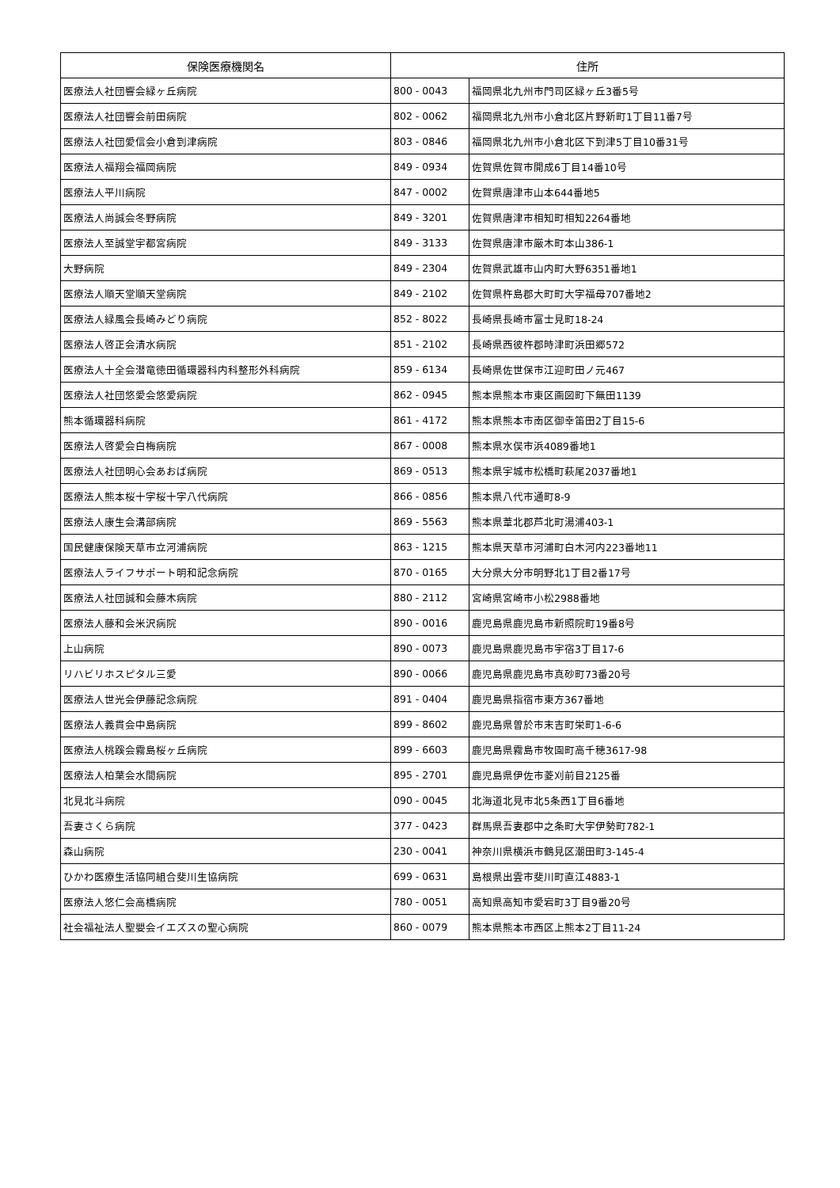| 保険医療機関名 | 住所 | |
| --- | --- | --- |
| 医療法人社団響会緑ヶ丘病院 | 800 - 0043 | 福岡県北九州市門司区緑ヶ丘3番5号 |
| 医療法人社団響会前田病院 | 802 - 0062 | 福岡県北九州市小倉北区片野新町1丁目11番7号 |
| 医療法人社団愛信会小倉到津病院 | 803 - 0846 | 福岡県北九州市小倉北区下到津5丁目10番31号 |
| 医療法人福翔会福岡病院 | 849 - 0934 | 佐賀県佐賀市開成6丁目14番10号 |
| 医療法人平川病院 | 847 - 0002 | 佐賀県唐津市山本644番地5 |
| 医療法人尚誠会冬野病院 | 849 - 3201 | 佐賀県唐津市相知町相知2264番地 |
| 医療法人至誠堂宇都宮病院 | 849 - 3133 | 佐賀県唐津市厳木町本山386-1 |
| 大野病院 | 849 - 2304 | 佐賀県武雄市山内町大野6351番地1 |
| 医療法人順天堂順天堂病院 | 849 - 2102 | 佐賀県杵島郡大町町大字福母707番地2 |
| 医療法人緑風会長崎みどり病院 | 852 - 8022 | 長崎県長崎市富士見町18-24 |
| 医療法人啓正会清水病院 | 851 - 2102 | 長崎県西彼杵郡時津町浜田郷572 |
| 医療法人十全会潜竜徳田循環器科内科整形外科病院 | 859 - 6134 | 長崎県佐世保市江迎町田ノ元467 |
| 医療法人社団悠愛会悠愛病院 | 862 - 0945 | 熊本県熊本市東区画図町下無田1139 |
| 熊本循環器科病院 | 861 - 4172 | 熊本県熊本市南区御幸笛田2丁目15-6 |
| 医療法人啓愛会白梅病院 | 867 - 0008 | 熊本県水俣市浜4089番地1 |
| 医療法人社団明心会あおば病院 | 869 - 0513 | 熊本県宇城市松橋町萩尾2037番地1 |
| 医療法人熊本桜十字桜十字八代病院 | 866 - 0856 | 熊本県八代市通町8-9 |
| 医療法人康生会溝部病院 | 869 - 5563 | 熊本県葦北郡芦北町湯浦403-1 |
| 国民健康保険天草市立河浦病院 | 863 - 1215 | 熊本県天草市河浦町白木河内223番地11 |
| 医療法人ライフサポート明和記念病院 | 870 - 0165 | 大分県大分市明野北1丁目2番17号 |
| 医療法人社団誠和会藤木病院 | 880 - 2112 | 宮崎県宮崎市小松2988番地 |
| 医療法人藤和会米沢病院 | 890 - 0016 | 鹿児島県鹿児島市新照院町19番8号 |
| 上山病院 | 890 - 0073 | 鹿児島県鹿児島市宇宿3丁目17-6 |
| リハビリホスピタル三愛 | 890 - 0066 | 鹿児島県鹿児島市真砂町73番20号 |
| 医療法人世光会伊藤記念病院 | 891 - 0404 | 鹿児島県指宿市東方367番地 |
| 医療法人義貫会中島病院 | 899 - 8602 | 鹿児島県曽於市末吉町栄町1-6-6 |
| 医療法人桃蹊会霧島桜ヶ丘病院 | 899 - 6603 | 鹿児島県霧島市牧園町高千穂3617-98 |
| 医療法人柏葉会水間病院 | 895 - 2701 | 鹿児島県伊佐市菱刈前目2125番 |
| 北見北斗病院 | 090 - 0045 | 北海道北見市北5条西1丁目6番地 |
| 吾妻さくら病院 | 377 - 0423 | 群馬県吾妻郡中之条町大字伊勢町782-1 |
| 森山病院 | 230 - 0041 | 神奈川県横浜市鶴見区潮田町3-145-4 |
| ひかわ医療生活協同組合斐川生協病院 | 699 - 0631 | 島根県出雲市斐川町直江4883-1 |
| 医療法人悠仁会高橋病院 | 780 - 0051 | 高知県高知市愛宕町3丁目9番20号 |
| 社会福祉法人聖嬰会イエズスの聖心病院 | 860 - 0079 | 熊本県熊本市西区上熊本2丁目11-24 |